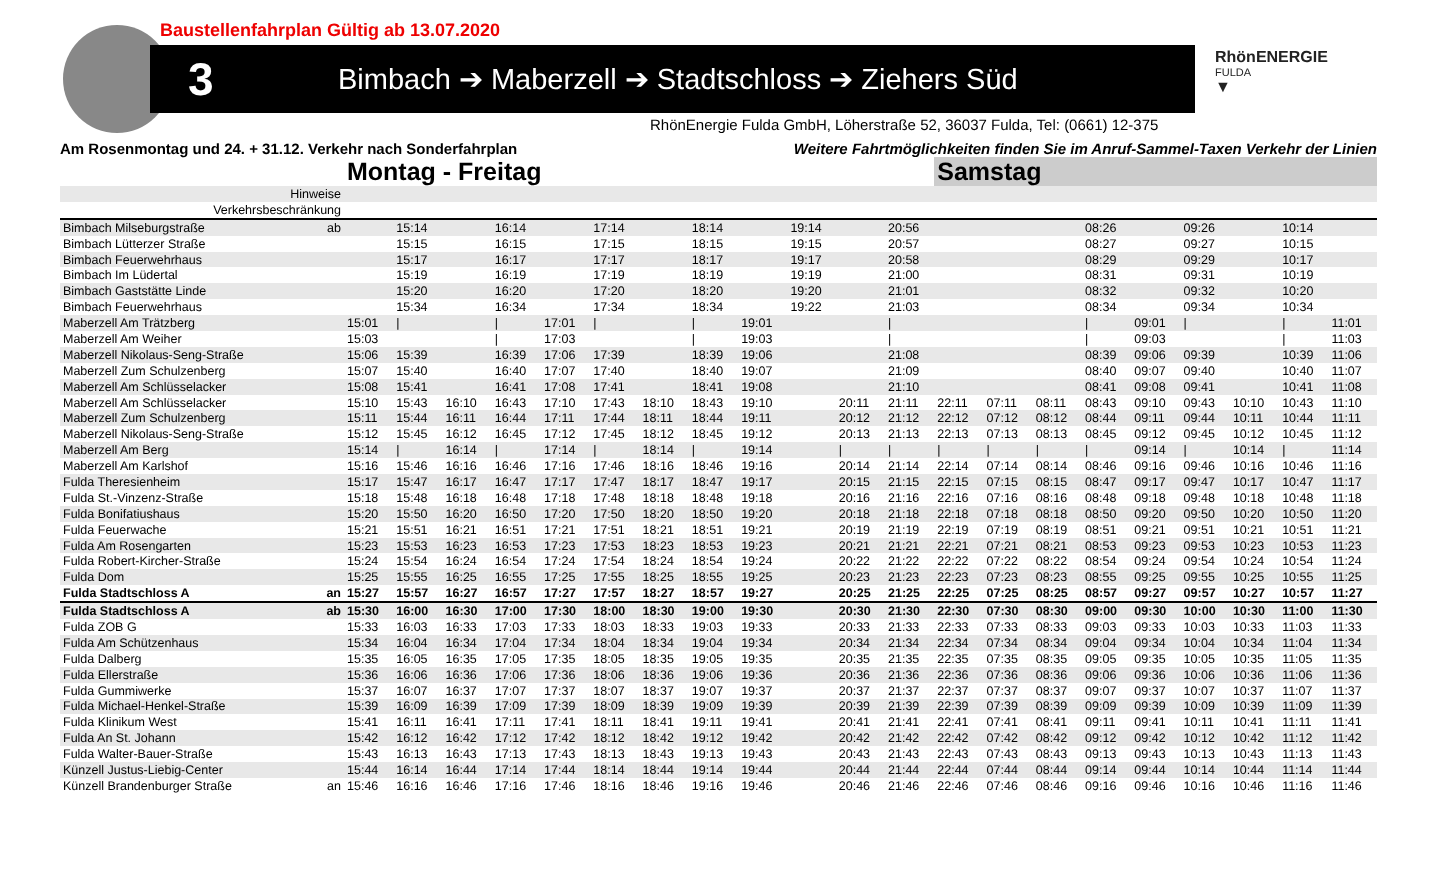Baustellenfahrplan Gültig ab 13.07.2020
3 Bimbach ➔ Maberzell ➔ Stadtschloss ➔ Ziehers Süd RhönENERGIE
FULDA
▼
RhönEnergie Fulda GmbH, Löherstraße 52, 36037 Fulda, Tel: (0661) 12-375
Am Rosenmontag und 24. + 31.12. Verkehr nach Sonderfahrplan Weitere Fahrtmöglichkeiten finden Sie im Anruf-Sammel-Taxen Verkehr der Linien
| | | Montag - Freitag | | | | | | | | | | | | Samstag | | | | | | | | |
| Hinweise | | | | | | | | | | | | | | | | | | | | | | |
| Verkehrsbeschränkung | | | | | | | | | | | | | | | | | | | | | | |
| Bimbach Milseburgstraße | ab | | 15:14 | | 16:14 | | 17:14 | | 18:14 | | 19:14 | | 20:56 | | | | 08:26 | | 09:26 | | 10:14 | |
| Bimbach Lütterzer Straße | | | 15:15 | | 16:15 | | 17:15 | | 18:15 | | 19:15 | | 20:57 | | | | 08:27 | | 09:27 | | 10:15 | |
| Bimbach Feuerwehrhaus | | | 15:17 | | 16:17 | | 17:17 | | 18:17 | | 19:17 | | 20:58 | | | | 08:29 | | 09:29 | | 10:17 | |
| Bimbach Im Lüdertal | | | 15:19 | | 16:19 | | 17:19 | | 18:19 | | 19:19 | | 21:00 | | | | 08:31 | | 09:31 | | 10:19 | |
| Bimbach Gaststätte Linde | | | 15:20 | | 16:20 | | 17:20 | | 18:20 | | 19:20 | | 21:01 | | | | 08:32 | | 09:32 | | 10:20 | |
| Bimbach Feuerwehrhaus | | | 15:34 | | 16:34 | | 17:34 | | 18:34 | | 19:22 | | 21:03 | | | | 08:34 | | 09:34 | | 10:34 | |
| Maberzell Am Trätzberg | | 15:01 | / | | / | 17:01 | / | | / | 19:01 | | | / | | | | / | 09:01 | / | | / | 11:01 |
| Maberzell Am Weiher | | 15:03 | | | / | 17:03 | | | / | 19:03 | | | / | | | | / | 09:03 | | | / | 11:03 |
| Maberzell Nikolaus-Seng-Straße | | 15:06 | 15:39 | | 16:39 | 17:06 | 17:39 | | 18:39 | 19:06 | | | 21:08 | | | | 08:39 | 09:06 | 09:39 | | 10:39 | 11:06 |
| Maberzell Zum Schulzenberg | | 15:07 | 15:40 | | 16:40 | 17:07 | 17:40 | | 18:40 | 19:07 | | | 21:09 | | | | 08:40 | 09:07 | 09:40 | | 10:40 | 11:07 |
| Maberzell Am Schlüsselacker | | 15:08 | 15:41 | | 16:41 | 17:08 | 17:41 | | 18:41 | 19:08 | | | 21:10 | | | | 08:41 | 09:08 | 09:41 | | 10:41 | 11:08 |
| Maberzell Am Schlüsselacker | | 15:10 | 15:43 | 16:10 | 16:43 | 17:10 | 17:43 | 18:10 | 18:43 | 19:10 | | 20:11 | 21:11 | 22:11 | 07:11 | 08:11 | 08:43 | 09:10 | 09:43 | 10:10 | 10:43 | 11:10 |
| Maberzell Zum Schulzenberg | | 15:11 | 15:44 | 16:11 | 16:44 | 17:11 | 17:44 | 18:11 | 18:44 | 19:11 | | 20:12 | 21:12 | 22:12 | 07:12 | 08:12 | 08:44 | 09:11 | 09:44 | 10:11 | 10:44 | 11:11 |
| Maberzell Nikolaus-Seng-Straße | | 15:12 | 15:45 | 16:12 | 16:45 | 17:12 | 17:45 | 18:12 | 18:45 | 19:12 | | 20:13 | 21:13 | 22:13 | 07:13 | 08:13 | 08:45 | 09:12 | 09:45 | 10:12 | 10:45 | 11:12 |
| Maberzell Am Berg | | 15:14 | / | 16:14 | / | 17:14 | / | 18:14 | / | 19:14 | | / | / | / | / | / | / | 09:14 | / | 10:14 | / | 11:14 |
| Maberzell Am Karlshof | | 15:16 | 15:46 | 16:16 | 16:46 | 17:16 | 17:46 | 18:16 | 18:46 | 19:16 | | 20:14 | 21:14 | 22:14 | 07:14 | 08:14 | 08:46 | 09:16 | 09:46 | 10:16 | 10:46 | 11:16 |
| Fulda Theresienheim | | 15:17 | 15:47 | 16:17 | 16:47 | 17:17 | 17:47 | 18:17 | 18:47 | 19:17 | | 20:15 | 21:15 | 22:15 | 07:15 | 08:15 | 08:47 | 09:17 | 09:47 | 10:17 | 10:47 | 11:17 |
| Fulda St.-Vinzenz-Straße | | 15:18 | 15:48 | 16:18 | 16:48 | 17:18 | 17:48 | 18:18 | 18:48 | 19:18 | | 20:16 | 21:16 | 22:16 | 07:16 | 08:16 | 08:48 | 09:18 | 09:48 | 10:18 | 10:48 | 11:18 |
| Fulda Bonifatiushaus | | 15:20 | 15:50 | 16:20 | 16:50 | 17:20 | 17:50 | 18:20 | 18:50 | 19:20 | | 20:18 | 21:18 | 22:18 | 07:18 | 08:18 | 08:50 | 09:20 | 09:50 | 10:20 | 10:50 | 11:20 |
| Fulda Feuerwache | | 15:21 | 15:51 | 16:21 | 16:51 | 17:21 | 17:51 | 18:21 | 18:51 | 19:21 | | 20:19 | 21:19 | 22:19 | 07:19 | 08:19 | 08:51 | 09:21 | 09:51 | 10:21 | 10:51 | 11:21 |
| Fulda Am Rosengarten | | 15:23 | 15:53 | 16:23 | 16:53 | 17:23 | 17:53 | 18:23 | 18:53 | 19:23 | | 20:21 | 21:21 | 22:21 | 07:21 | 08:21 | 08:53 | 09:23 | 09:53 | 10:23 | 10:53 | 11:23 |
| Fulda Robert-Kircher-Straße | | 15:24 | 15:54 | 16:24 | 16:54 | 17:24 | 17:54 | 18:24 | 18:54 | 19:24 | | 20:22 | 21:22 | 22:22 | 07:22 | 08:22 | 08:54 | 09:24 | 09:54 | 10:24 | 10:54 | 11:24 |
| Fulda Dom | | 15:25 | 15:55 | 16:25 | 16:55 | 17:25 | 17:55 | 18:25 | 18:55 | 19:25 | | 20:23 | 21:23 | 22:23 | 07:23 | 08:23 | 08:55 | 09:25 | 09:55 | 10:25 | 10:55 | 11:25 |
| Fulda Stadtschloss A | an | 15:27 | 15:57 | 16:27 | 16:57 | 17:27 | 17:57 | 18:27 | 18:57 | 19:27 | | 20:25 | 21:25 | 22:25 | 07:25 | 08:25 | 08:57 | 09:27 | 09:57 | 10:27 | 10:57 | 11:27 |
| Fulda Stadtschloss A | ab | 15:30 | 16:00 | 16:30 | 17:00 | 17:30 | 18:00 | 18:30 | 19:00 | 19:30 | | 20:30 | 21:30 | 22:30 | 07:30 | 08:30 | 09:00 | 09:30 | 10:00 | 10:30 | 11:00 | 11:30 |
| Fulda ZOB G | | 15:33 | 16:03 | 16:33 | 17:03 | 17:33 | 18:03 | 18:33 | 19:03 | 19:33 | | 20:33 | 21:33 | 22:33 | 07:33 | 08:33 | 09:03 | 09:33 | 10:03 | 10:33 | 11:03 | 11:33 |
| Fulda Am Schützenhaus | | 15:34 | 16:04 | 16:34 | 17:04 | 17:34 | 18:04 | 18:34 | 19:04 | 19:34 | | 20:34 | 21:34 | 22:34 | 07:34 | 08:34 | 09:04 | 09:34 | 10:04 | 10:34 | 11:04 | 11:34 |
| Fulda Dalberg | | 15:35 | 16:05 | 16:35 | 17:05 | 17:35 | 18:05 | 18:35 | 19:05 | 19:35 | | 20:35 | 21:35 | 22:35 | 07:35 | 08:35 | 09:05 | 09:35 | 10:05 | 10:35 | 11:05 | 11:35 |
| Fulda Ellerstraße | | 15:36 | 16:06 | 16:36 | 17:06 | 17:36 | 18:06 | 18:36 | 19:06 | 19:36 | | 20:36 | 21:36 | 22:36 | 07:36 | 08:36 | 09:06 | 09:36 | 10:06 | 10:36 | 11:06 | 11:36 |
| Fulda Gummiwerke | | 15:37 | 16:07 | 16:37 | 17:07 | 17:37 | 18:07 | 18:37 | 19:07 | 19:37 | | 20:37 | 21:37 | 22:37 | 07:37 | 08:37 | 09:07 | 09:37 | 10:07 | 10:37 | 11:07 | 11:37 |
| Fulda Michael-Henkel-Straße | | 15:39 | 16:09 | 16:39 | 17:09 | 17:39 | 18:09 | 18:39 | 19:09 | 19:39 | | 20:39 | 21:39 | 22:39 | 07:39 | 08:39 | 09:09 | 09:39 | 10:09 | 10:39 | 11:09 | 11:39 |
| Fulda Klinikum West | | 15:41 | 16:11 | 16:41 | 17:11 | 17:41 | 18:11 | 18:41 | 19:11 | 19:41 | | 20:41 | 21:41 | 22:41 | 07:41 | 08:41 | 09:11 | 09:41 | 10:11 | 10:41 | 11:11 | 11:41 |
| Fulda An St. Johann | | 15:42 | 16:12 | 16:42 | 17:12 | 17:42 | 18:12 | 18:42 | 19:12 | 19:42 | | 20:42 | 21:42 | 22:42 | 07:42 | 08:42 | 09:12 | 09:42 | 10:12 | 10:42 | 11:12 | 11:42 |
| Fulda Walter-Bauer-Straße | | 15:43 | 16:13 | 16:43 | 17:13 | 17:43 | 18:13 | 18:43 | 19:13 | 19:43 | | 20:43 | 21:43 | 22:43 | 07:43 | 08:43 | 09:13 | 09:43 | 10:13 | 10:43 | 11:13 | 11:43 |
| Künzell Justus-Liebig-Center | | 15:44 | 16:14 | 16:44 | 17:14 | 17:44 | 18:14 | 18:44 | 19:14 | 19:44 | | 20:44 | 21:44 | 22:44 | 07:44 | 08:44 | 09:14 | 09:44 | 10:14 | 10:44 | 11:14 | 11:44 |
| Künzell Brandenburger Straße | an | 15:46 | 16:16 | 16:46 | 17:16 | 17:46 | 18:16 | 18:46 | 19:16 | 19:46 | | 20:46 | 21:46 | 22:46 | 07:46 | 08:46 | 09:16 | 09:46 | 10:16 | 10:46 | 11:16 | 11:46 |